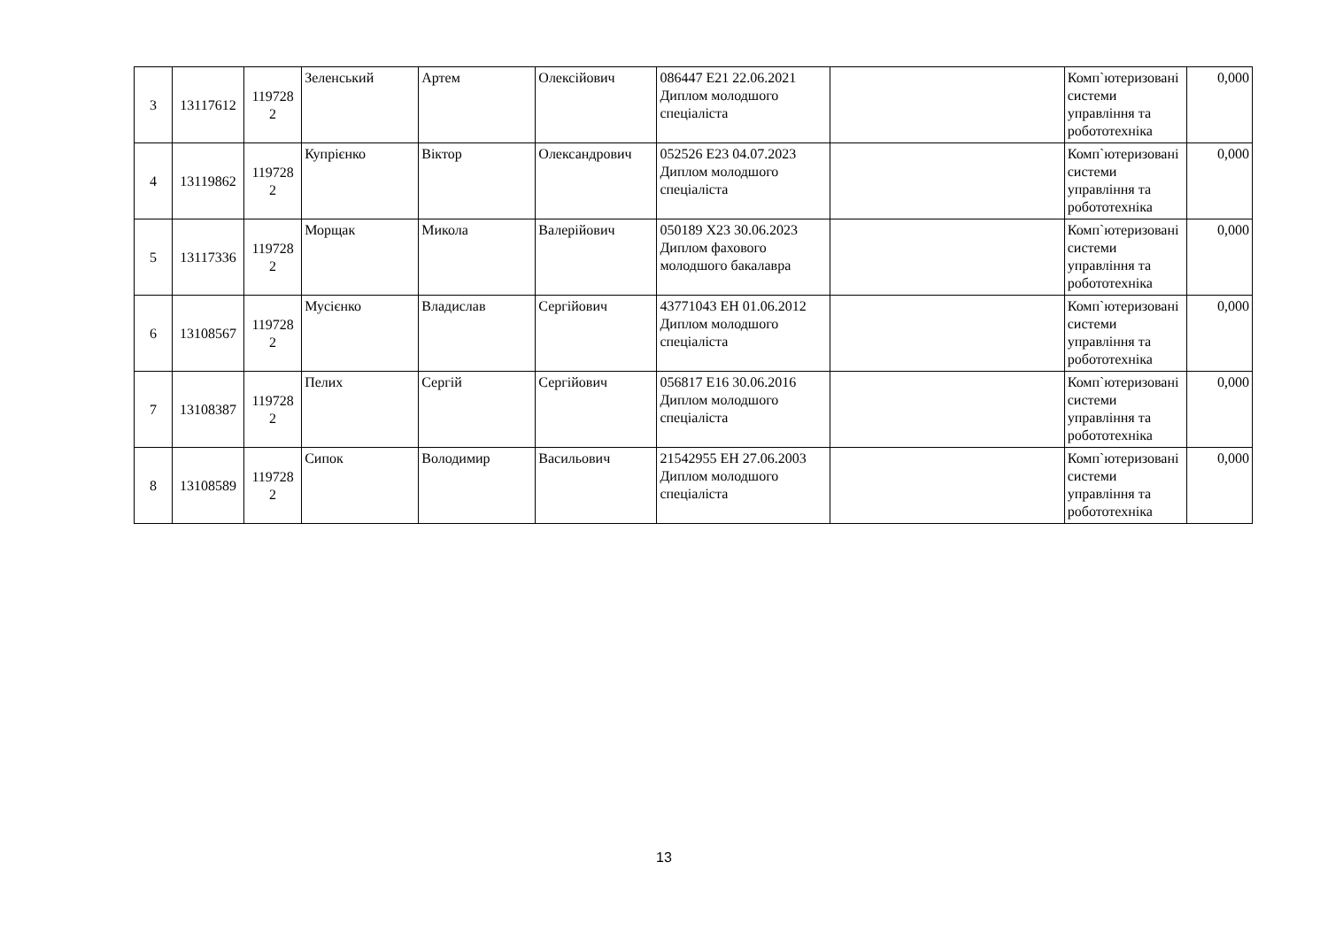| 3 | 13117612 | 119728 2 | Зеленський | Артем | Олексійович | 086447 E21 22.06.2021 Диплом молодшого спеціаліста | | Комп`ютеризовані системи управління та робототехніка | 0,000 |
| 4 | 13119862 | 119728 2 | Купрієнко | Віктор | Олександрович | 052526 E23 04.07.2023 Диплом молодшого спеціаліста | | Комп`ютеризовані системи управління та робототехніка | 0,000 |
| 5 | 13117336 | 119728 2 | Морщак | Микола | Валерійович | 050189 X23 30.06.2023 Диплом фахового молодшого бакалавра | | Комп`ютеризовані системи управління та робототехніка | 0,000 |
| 6 | 13108567 | 119728 2 | Мусієнко | Владислав | Сергійович | 43771043 EH 01.06.2012 Диплом молодшого спеціаліста | | Комп`ютеризовані системи управління та робототехніка | 0,000 |
| 7 | 13108387 | 119728 2 | Пелих | Сергій | Сергійович | 056817 E16 30.06.2016 Диплом молодшого спеціаліста | | Комп`ютеризовані системи управління та робототехніка | 0,000 |
| 8 | 13108589 | 119728 2 | Сипок | Володимир | Васильович | 21542955 EH 27.06.2003 Диплом молодшого спеціаліста | | Комп`ютеризовані системи управління та робототехніка | 0,000 |
13